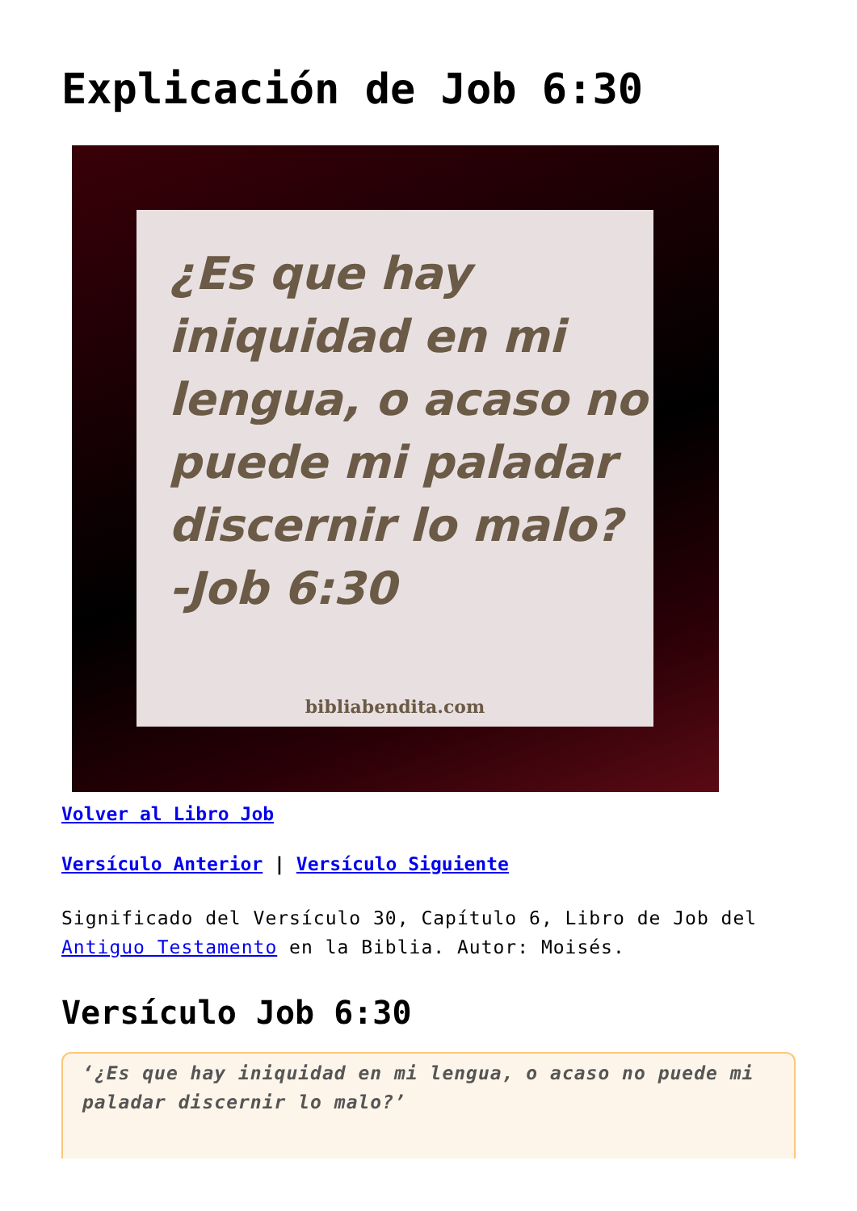Explicación de Job 6:30
¿Es que hay iniquidad en mi lengua, o acaso no puede mi paladar discernir lo malo?
-Job 6:30
bibliabendita.com
Volver al Libro Job
Versículo Anterior | Versículo Siguiente
Significado del Versículo 30, Capítulo 6, Libro de Job del Antiguo Testamento en la Biblia. Autor: Moisés.
Versículo Job 6:30
‘¿Es que hay iniquidad en mi lengua, o acaso no puede mi paladar discernir lo malo?’